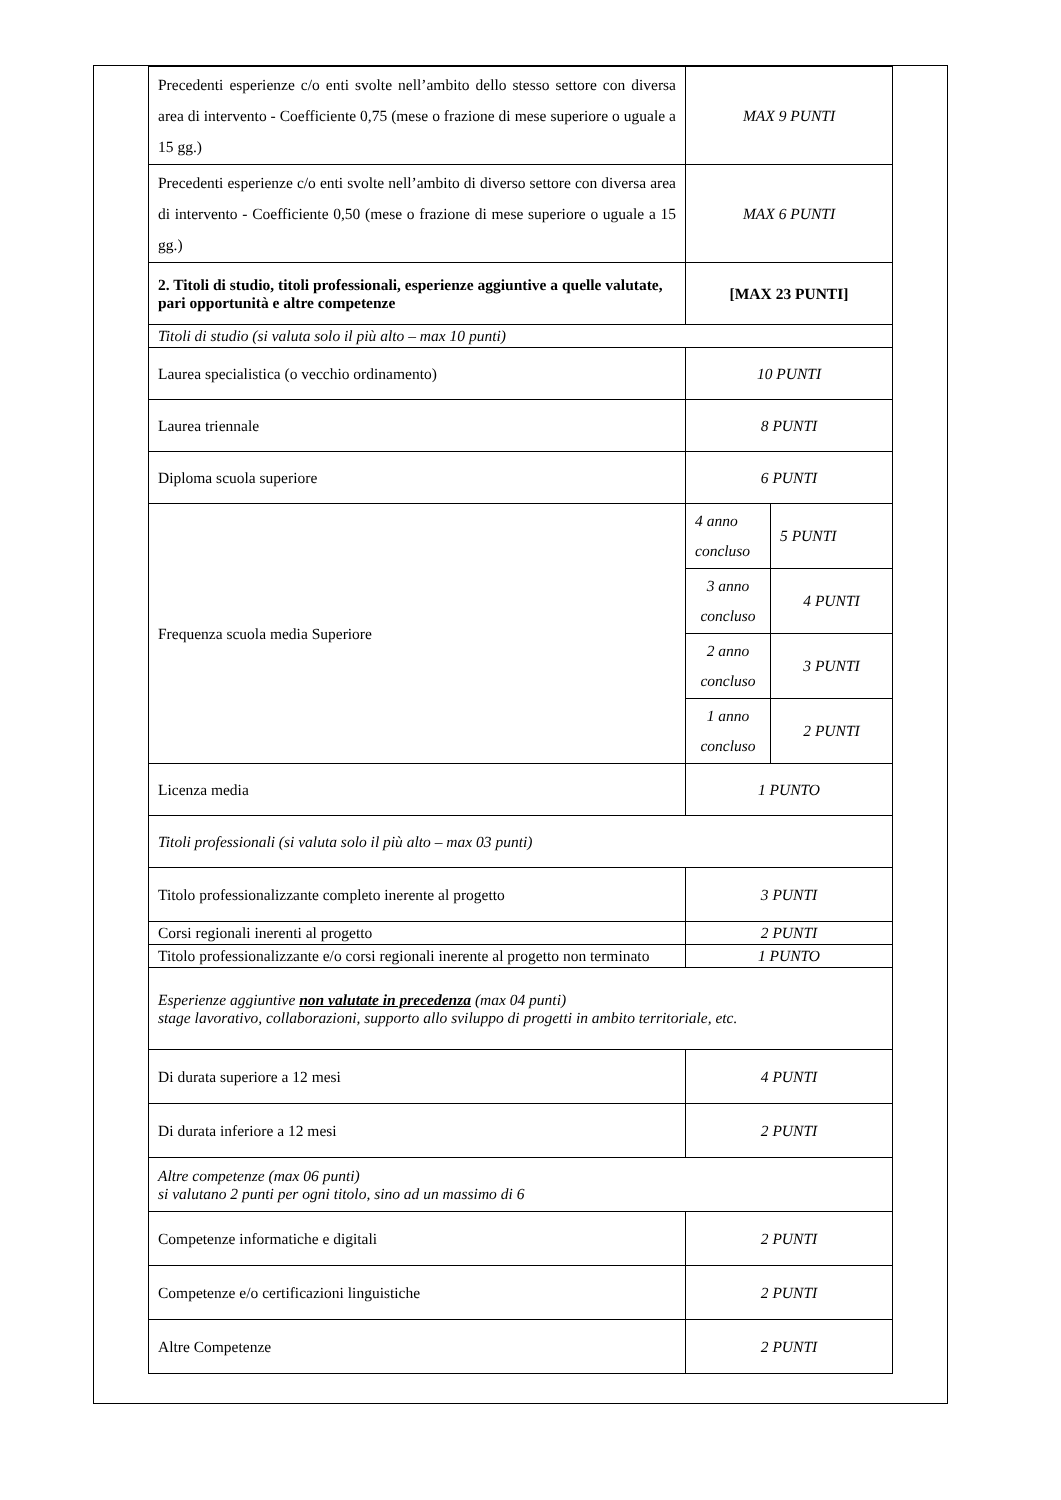| Precedenti esperienze c/o enti svolte nell’ambito dello stesso settore con diversa area di intervento - Coefficiente 0,75 (mese o frazione di mese superiore o uguale a 15 gg.) | MAX 9 PUNTI | |
| Precedenti esperienze c/o enti svolte nell’ambito di diverso settore con diversa area di intervento - Coefficiente 0,50 (mese o frazione di mese superiore o uguale a 15 gg.) | MAX 6 PUNTI | |
| 2. Titoli di studio, titoli professionali, esperienze aggiuntive a quelle valutate, pari opportunità e altre competenze | [MAX 23 PUNTI] | |
| Titoli di studio (si valuta solo il più alto – max 10 punti) | | |
| Laurea specialistica (o vecchio ordinamento) | 10 PUNTI | |
| Laurea triennale | 8 PUNTI | |
| Diploma scuola superiore | 6 PUNTI | |
| Frequenza scuola media Superiore | 4 anno concluso | 5 PUNTI |
| | 3 anno concluso | 4 PUNTI |
| | 2 anno concluso | 3 PUNTI |
| | 1 anno concluso | 2 PUNTI |
| Licenza media | 1 PUNTO | |
| Titoli professionali (si valuta solo il più alto – max 03 punti) | | |
| Titolo professionalizzante completo inerente al progetto | 3 PUNTI | |
| Corsi regionali inerenti al progetto | 2 PUNTI | |
| Titolo professionalizzante e/o corsi regionali inerente al progetto non terminato | 1 PUNTO | |
| Esperienze aggiuntive non valutate in precedenza (max 04 punti) stage lavorativo, collaborazioni, supporto allo sviluppo di progetti in ambito territoriale, etc. | | |
| Di durata superiore a 12 mesi | 4 PUNTI | |
| Di durata inferiore a 12 mesi | 2 PUNTI | |
| Altre competenze (max 06 punti) si valutano 2 punti per ogni titolo, sino ad un massimo di 6 | | |
| Competenze informatiche e digitali | 2 PUNTI | |
| Competenze e/o certificazioni linguistiche | 2 PUNTI | |
| Altre Competenze | 2 PUNTI | |